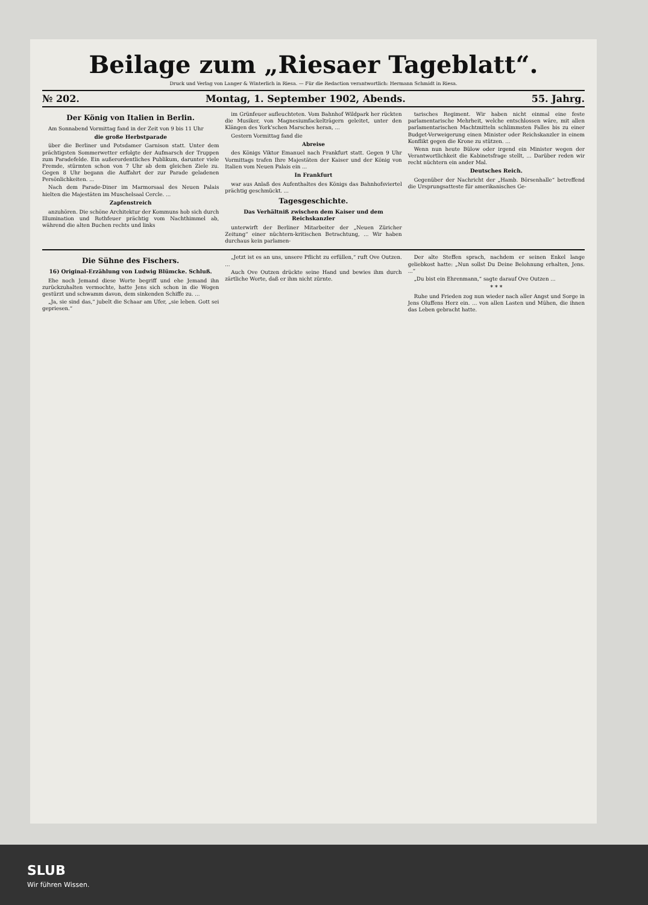Beilage zum „Riesaer Tageblatt“.
Druck und Verlag von Langer & Winterlich in Riesa. — Für die Redaction verantwortlich: Hermann Schmidt in Riesa.
№ 202. Montag, 1. September 1902, Abends. 55. Jahrg.
Der König von Italien in Berlin.
Am Sonnabend Vormittag fand in der Zeit von 9 bis 11 Uhr
die große Herbstparade
über die Berliner und Potsdamer Garnison statt. Unter dem prächtigsten Sommerwetter erfolgte der Aufmarsch der Truppen zum Paradefelde. Ein außerordentliches Publikum, darunter viele Fremde, stürmten schon von 7 Uhr ab dem gleichen Ziele zu. Gegen 8 Uhr begann die Auffahrt der zur Parade geladenen Persönlichkeiten. ...
Nach dem Parade-Diner im Marmorsaal des Neuen Palais hielten die Majestäten im Muschelsaal Cercle. ...
Zapfenstreich
anzuhören. Die schöne Architektur der Kommuns hob sich durch Illumination und Rothfeuer prächtig vom Nachthimmel ab, während die alten Buchen rechts und links
im Grünfeuer aufleuchteten. Vom Bahnhof Wildpark her rückten die Musiker, von Magnesiumfackelträgern geleitet, unter den Klängen des York'schen Marsches heran, ...
Gestern Vormittag fand die
Abreise
des Königs Viktor Emanuel nach Frankfurt statt. Gegen 9 Uhr Vormittags trafen Ihre Majestäten der Kaiser und der König von Italien vom Neuen Palais ein ...
In Frankfurt
war aus Anlaß des Aufenthaltes des Königs das Bahnhofsviertel prächtig geschmückt. ...
Tagesgeschichte.
Das Verhältniß zwischen dem Kaiser und dem Reichskanzler
unterwirft der Berliner Mitarbeiter der „Neuen Züricher Zeitung“ einer nüchtern-kritischen Betrachtung, ... Wir haben durchaus kein parlamen-
tarisches Regiment. Wir haben nicht einmal eine feste parlamentarische Mehrheit, welche entschlossen wäre, mit allen parlamentarischen Machtmitteln schlimmsten Falles bis zu einer Budget-Verweigerung einen Minister oder Reichskanzler in einem Konflikt gegen die Krone zu stützen. ...
Wenn nun heute Bülow oder irgend ein Minister wegen der Verantwortlichkeit die Kabinetsfrage stellt, ... Darüber reden wir recht nüchtern ein ander Mal.
Deutsches Reich.
Gegenüber der Nachricht der „Hamb. Börsenhalle“ betreffend die Ursprungsatteste für amerikanisches Ge-
Die Sühne des Fischers.
16) Original-Erzählung von Ludwig Blümcke. Schluß.
Ehe noch Jemand diese Worte begriff und ehe Jemand ihn zurückzuhalten vermochte, hatte Jens sich schon in die Wogen gestürzt und schwamm davon, dem sinkenden Schiffe zu. ...
„Ja, sie sind das,“ jubelt die Schaar am Ufer, „sie leben. Gott sei gepriesen.“
„Jetzt ist es an uns, unsere Pflicht zu erfüllen,“ ruft Ove Outzen. ...
Auch Ove Outzen drückte seine Hand und bewies ihm durch zärtliche Worte, daß er ihm nicht zürnte.
Der alte Steffen sprach, nachdem er seinen Enkel lange geliebkost hatte: „Nun sollst Du Deine Belohnung erhalten, Jens. ...“
„Du bist ein Ehrenmann,“ sagte darauf Ove Outzen ...
* * *
Ruhe und Frieden zog nun wieder nach aller Angst und Sorge in Jens Oluffens Herz ein. ... von allen Lasten und Mühen, die ihnen das Leben gebracht hatte.
SLUB
Wir führen Wissen.